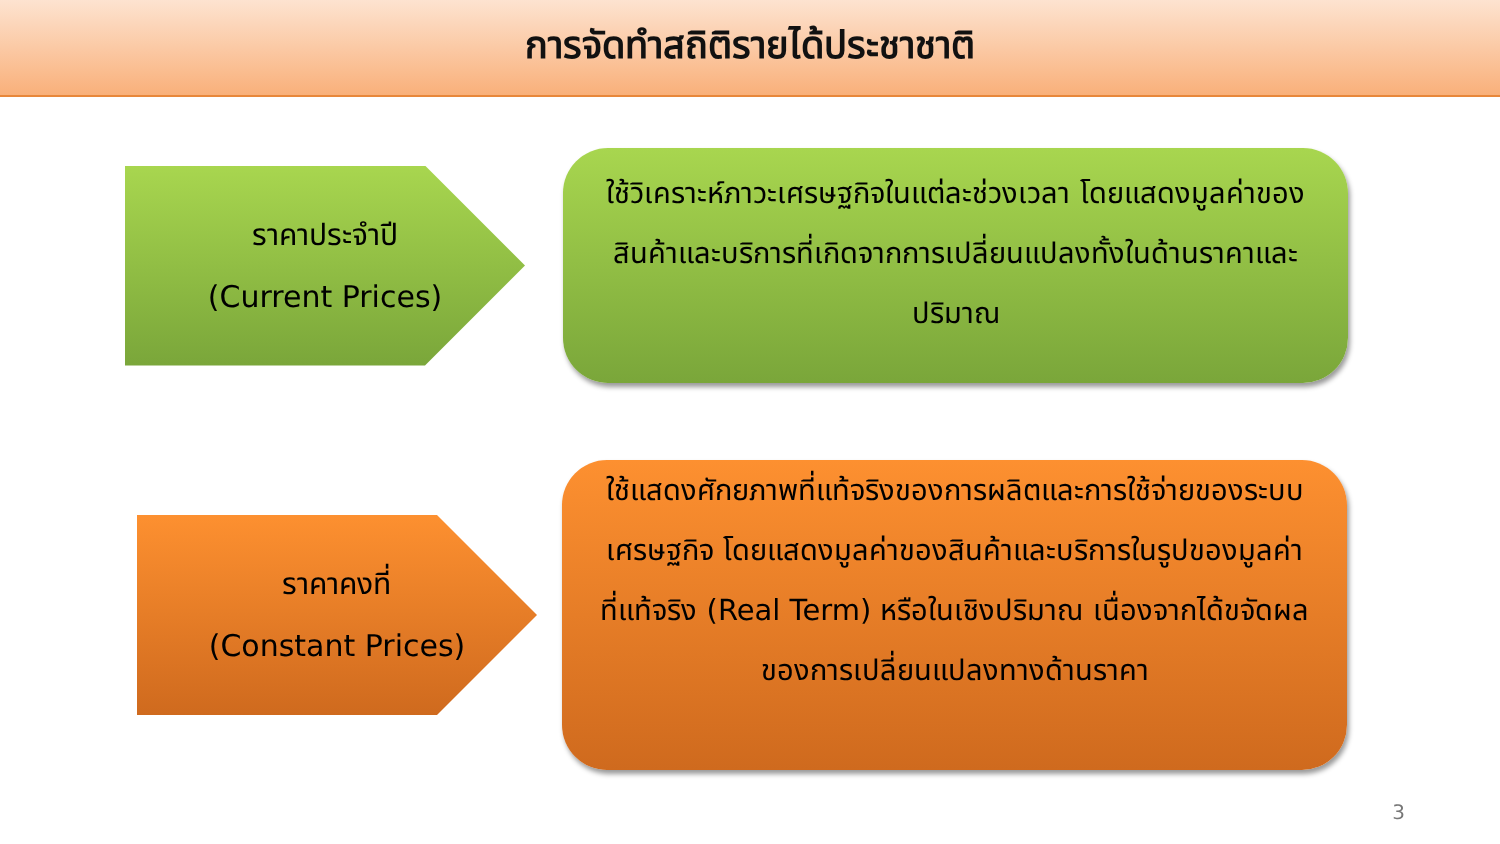การจัดทำสถิติรายได้ประชาชาติ
ราคาประจำปี
(Current Prices)
ใช้วิเคราะห์ภาวะเศรษฐกิจในแต่ละช่วงเวลา โดยแสดงมูลค่าของสินค้าและบริการที่เกิดจากการเปลี่ยนแปลงทั้งในด้านราคาและปริมาณ
ราคาคงที่
(Constant Prices)
ใช้แสดงศักยภาพที่แท้จริงของการผลิตและการใช้จ่ายของระบบเศรษฐกิจ โดยแสดงมูลค่าของสินค้าและบริการในรูปของมูลค่าที่แท้จริง (Real Term) หรือในเชิงปริมาณ เนื่องจากได้ขจัดผลของการเปลี่ยนแปลงทางด้านราคา
3